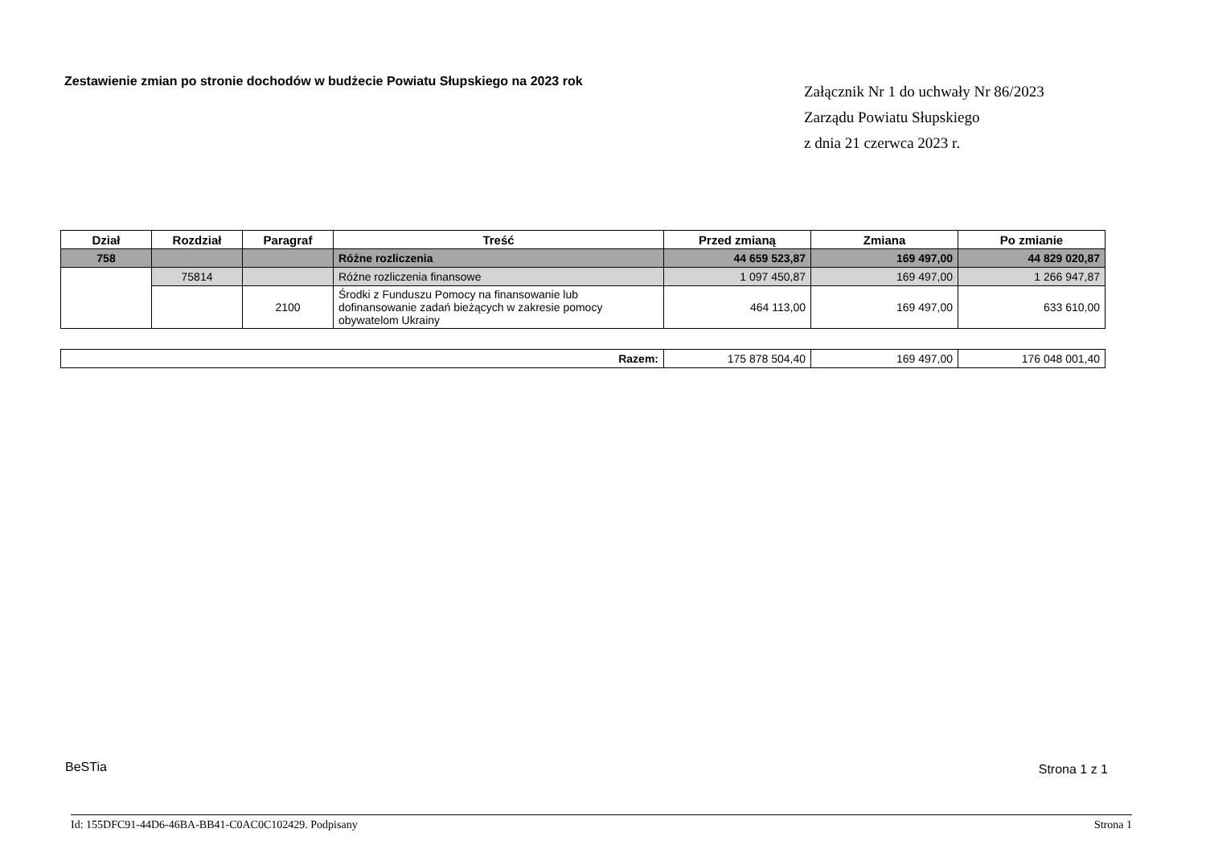Zestawienie zmian po stronie dochodów w budżecie Powiatu Słupskiego na 2023 rok
Załącznik Nr 1 do uchwały Nr 86/2023
Zarządu Powiatu Słupskiego
z dnia 21 czerwca 2023 r.
| Dział | Rozdział | Paragraf | Treść | Przed zmianą | Zmiana | Po zmianie |
| --- | --- | --- | --- | --- | --- | --- |
| 758 | | | Różne rozliczenia | 44 659 523,87 | 169 497,00 | 44 829 020,87 |
| | 75814 | | Różne rozliczenia finansowe | 1 097 450,87 | 169 497,00 | 1 266 947,87 |
| | | 2100 | Środki z Funduszu Pomocy na finansowanie lub dofinansowanie zadań bieżących w zakresie pomocy obywatelom Ukrainy | 464 113,00 | 169 497,00 | 633 610,00 |
| Razem: | 175 878 504,40 | 169 497,00 | 176 048 001,40 |
BeSTia Strona 1 z 1
Id: 155DFC91-44D6-46BA-BB41-C0AC0C102429. Podpisany Strona 1